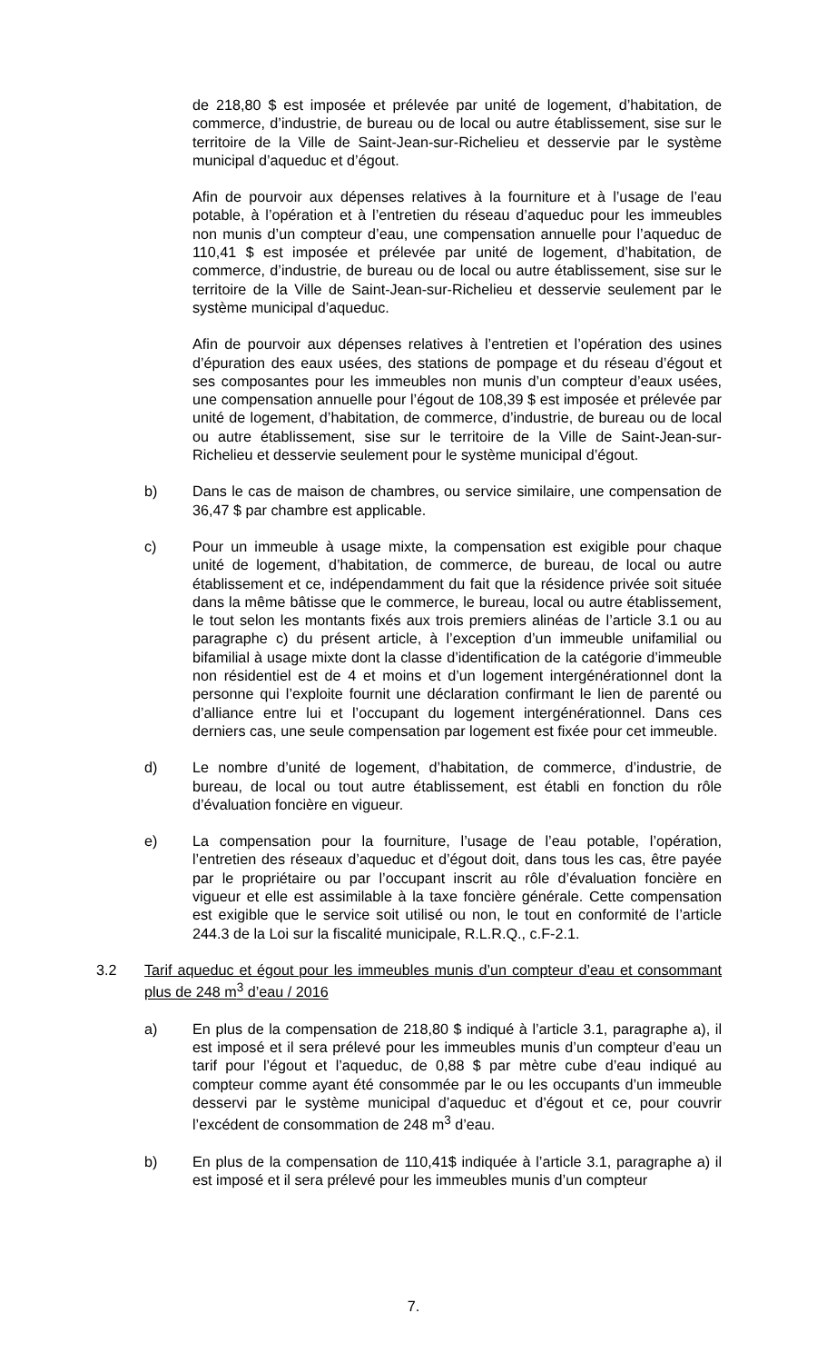de 218,80 $ est imposée et prélevée par unité de logement, d’habitation, de commerce, d’industrie, de bureau ou de local ou autre établissement, sise sur le territoire de la Ville de Saint-Jean-sur-Richelieu et desservie par le système municipal d’aqueduc et d’égout.
Afin de pourvoir aux dépenses relatives à la fourniture et à l’usage de l’eau potable, à l’opération et à l’entretien du réseau d’aqueduc pour les immeubles non munis d’un compteur d’eau, une compensation annuelle pour l’aqueduc de 110,41 $ est imposée et prélevée par unité de logement, d’habitation, de commerce, d’industrie, de bureau ou de local ou autre établissement, sise sur le territoire de la Ville de Saint-Jean-sur-Richelieu et desservie seulement par le système municipal d’aqueduc.
Afin de pourvoir aux dépenses relatives à l’entretien et l’opération des usines d’épuration des eaux usées, des stations de pompage et du réseau d’égout et ses composantes pour les immeubles non munis d’un compteur d’eaux usées, une compensation annuelle pour l’égout de 108,39 $ est imposée et prélevée par unité de logement, d’habitation, de commerce, d’industrie, de bureau ou de local ou autre établissement, sise sur le territoire de la Ville de Saint-Jean-sur-Richelieu et desservie seulement pour le système municipal d’égout.
b) Dans le cas de maison de chambres, ou service similaire, une compensation de 36,47 $ par chambre est applicable.
c) Pour un immeuble à usage mixte, la compensation est exigible pour chaque unité de logement, d’habitation, de commerce, de bureau, de local ou autre établissement et ce, indépendamment du fait que la résidence privée soit située dans la même bâtisse que le commerce, le bureau, local ou autre établissement, le tout selon les montants fixés aux trois premiers alinéas de l’article 3.1 ou au paragraphe c) du présent article, à l’exception d’un immeuble unifamilial ou bifamilial à usage mixte dont la classe d’identification de la catégorie d’immeuble non résidentiel est de 4 et moins et d’un logement intergénérationnel dont la personne qui l’exploite fournit une déclaration confirmant le lien de parenté ou d’alliance entre lui et l’occupant du logement intergénérationnel. Dans ces derniers cas, une seule compensation par logement est fixée pour cet immeuble.
d) Le nombre d’unité de logement, d’habitation, de commerce, d’industrie, de bureau, de local ou tout autre établissement, est établi en fonction du rôle d’évaluation foncière en vigueur.
e) La compensation pour la fourniture, l’usage de l’eau potable, l’opération, l’entretien des réseaux d’aqueduc et d’égout doit, dans tous les cas, être payée par le propriétaire ou par l’occupant inscrit au rôle d’évaluation foncière en vigueur et elle est assimilable à la taxe foncière générale. Cette compensation est exigible que le service soit utilisé ou non, le tout en conformité de l’article 244.3 de la Loi sur la fiscalité municipale, R.L.R.Q., c.F-2.1.
3.2 Tarif aqueduc et égout pour les immeubles munis d’un compteur d’eau et consommant plus de 248 m<sup>3</sup> d’eau / 2016
a) En plus de la compensation de 218,80 $ indiqué à l’article 3.1, paragraphe a), il est imposé et il sera prélevé pour les immeubles munis d’un compteur d’eau un tarif pour l’égout et l’aqueduc, de 0,88 $ par mètre cube d’eau indiqué au compteur comme ayant été consommée par le ou les occupants d’un immeuble desservi par le système municipal d’aqueduc et d’égout et ce, pour couvrir l’excédent de consommation de 248 m<sup>3</sup> d’eau.
b) En plus de la compensation de 110,41$ indiquée à l’article 3.1, paragraphe a) il est imposé et il sera prélevé pour les immeubles munis d’un compteur
7.